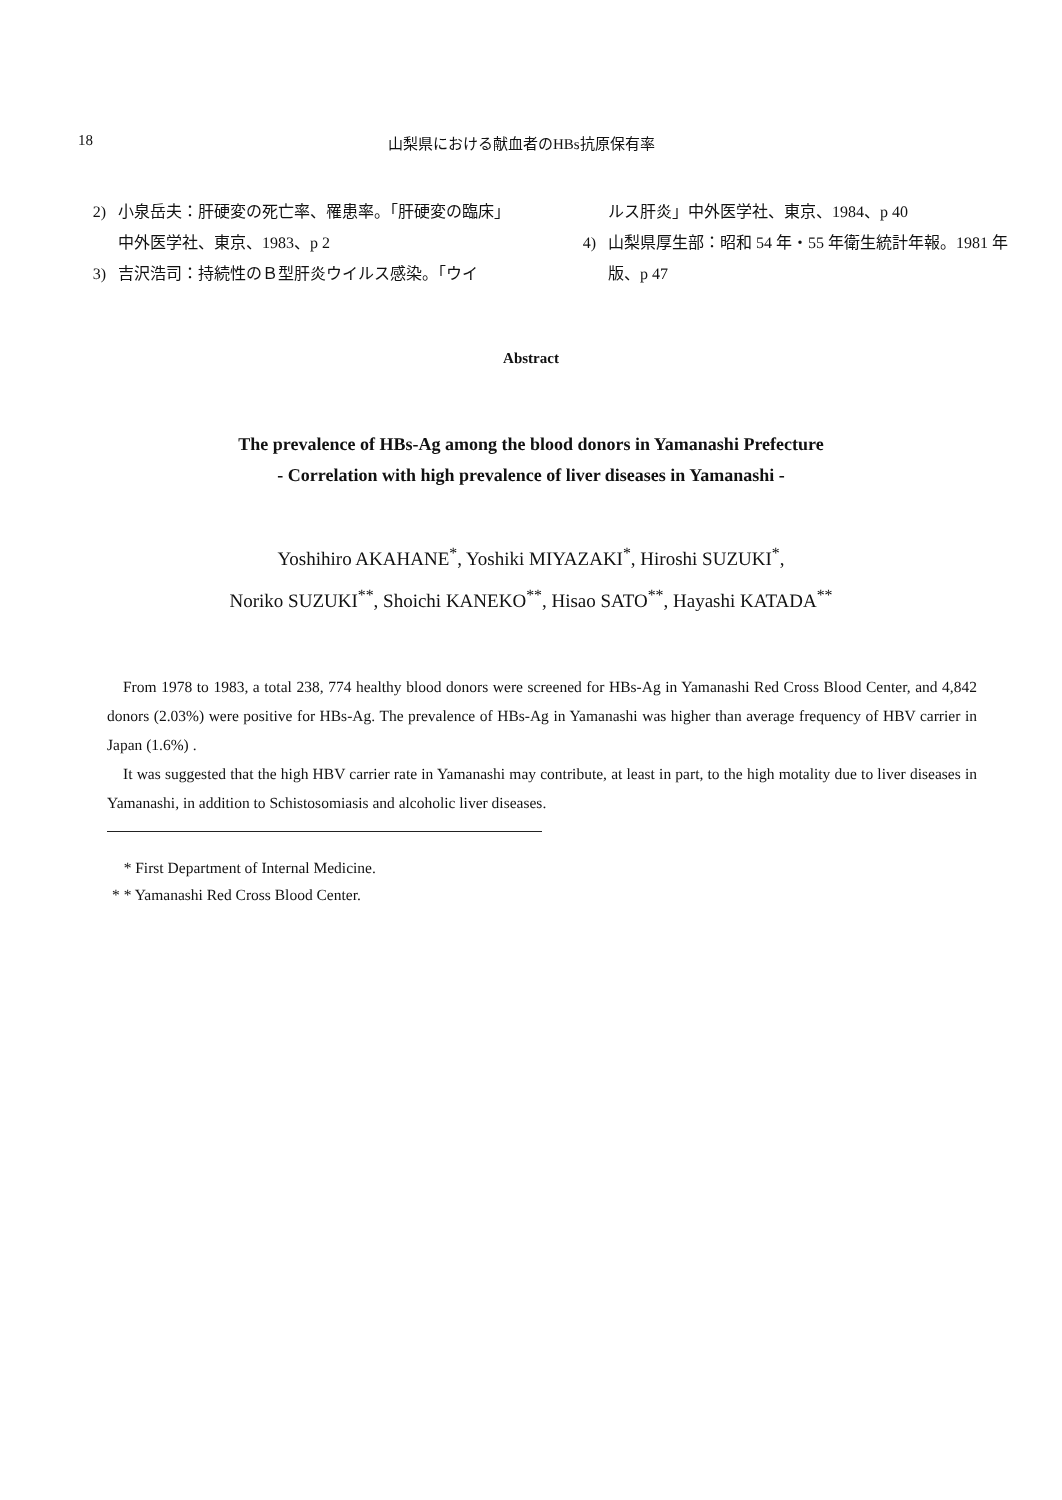18 山梨県における献血者のHBs抗原保有率
2) 小泉岳夫：肝硬変の死亡率、罹患率。「肝硬変の臨床」中外医学社、東京、1983、p 2
3) 吉沢浩司：持続性のＢ型肝炎ウイルス感染。「ウイ
ルス肝炎」中外医学社、東京、1984、p 40
4) 山梨県厚生部：昭和 54 年・55 年衛生統計年報。1981 年版、p 47
Abstract
The prevalence of HBs-Ag among the blood donors in Yamanashi Prefecture
- Correlation with high prevalence of liver diseases in Yamanashi -
Yoshihiro AKAHANE<sup>*</sup>, Yoshiki MIYAZAKI<sup>*</sup>, Hiroshi SUZUKI<sup>*</sup>,
Noriko SUZUKI<sup>**</sup>, Shoichi KANEKO<sup>**</sup>, Hisao SATO<sup>**</sup>, Hayashi KATADA<sup>**</sup>
From 1978 to 1983, a total 238, 774 healthy blood donors were screened for HBs-Ag in Yamanashi Red Cross Blood Center, and 4,842 donors (2.03%) were positive for HBs-Ag. The prevalence of HBs-Ag in Yamanashi was higher than average frequency of HBV carrier in Japan (1.6%) .
It was suggested that the high HBV carrier rate in Yamanashi may contribute, at least in part, to the high motality due to liver diseases in Yamanashi, in addition to Schistosomiasis and alcoholic liver diseases.
* First Department of Internal Medicine.
* * Yamanashi Red Cross Blood Center.